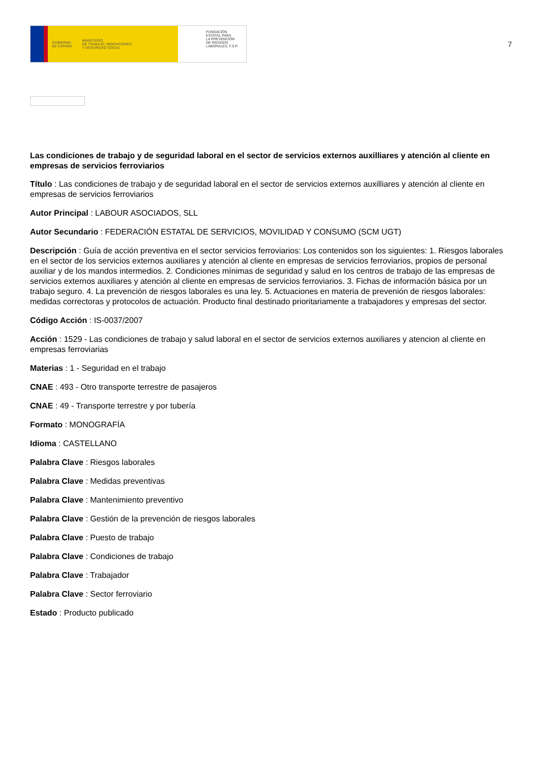GOBIERNO
DE ESPAÑA MINISTERIO
DE TRABAJO, MIGRACIONES
Y SEGURIDAD SOCIAL
FUNDACIÓN
ESTATAL PARA
LA PREVENCIÓN
DE RIESGOS
LABORALES, F.S.P.
7
Las condiciones de trabajo y de seguridad laboral en el sector de servicios externos auxilliares y atención al cliente en empresas de servicios ferroviarios
Título : Las condiciones de trabajo y de seguridad laboral en el sector de servicios externos auxilliares y atención al cliente en empresas de servicios ferroviarios
Autor Principal : LABOUR ASOCIADOS, SLL
Autor Secundario : FEDERACIÓN ESTATAL DE SERVICIOS, MOVILIDAD Y CONSUMO (SCM UGT)
Descripción : Guía de acción preventiva en el sector servicios ferroviarios: Los contenidos son los siguientes: 1. Riesgos laborales en el sector de los servicios externos auxiliares y atención al cliente en empresas de servicios ferroviarios, propios de personal auxiliar y de los mandos intermedios. 2. Condiciones mínimas de seguridad y salud en los centros de trabajo de las empresas de servicios externos auxiliares y atención al cliente en empresas de servicios ferroviarios. 3. Fichas de información básica por un trabajo seguro. 4. La prevención de riesgos laborales es una ley. 5. Actuaciones en materia de prevenión de riesgos laborales: medidas correctoras y protocolos de actuación. Producto final destinado prioritariamente a trabajadores y empresas del sector.
Código Acción : IS-0037/2007
Acción : 1529 - Las condiciones de trabajo y salud laboral en el sector de servicios externos auxiliares y atencion al cliente en empresas ferroviarias
Materias : 1 - Seguridad en el trabajo
CNAE : 493 - Otro transporte terrestre de pasajeros
CNAE : 49 - Transporte terrestre y por tubería
Formato : MONOGRAFÍA
Idioma : CASTELLANO
Palabra Clave : Riesgos laborales
Palabra Clave : Medidas preventivas
Palabra Clave : Mantenimiento preventivo
Palabra Clave : Gestión de la prevención de riesgos laborales
Palabra Clave : Puesto de trabajo
Palabra Clave : Condiciones de trabajo
Palabra Clave : Trabajador
Palabra Clave : Sector ferroviario
Estado : Producto publicado